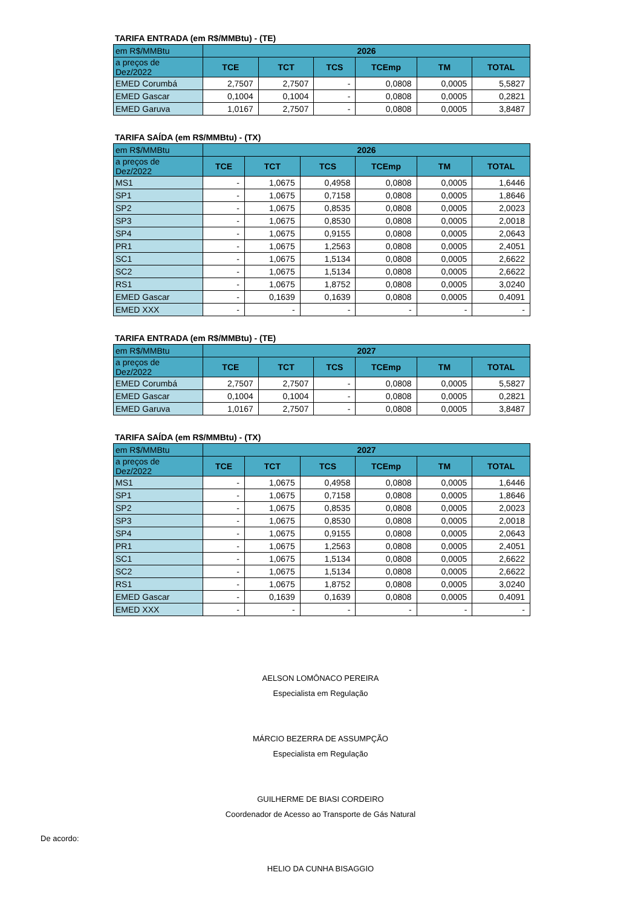TARIFA ENTRADA (em R$/MMBtu) - (TE)
| em R$/MMBtu | 2026 | | | | | |
| a preços de Dez/2022 | TCE | TCT | TCS | TCEmp | TM | TOTAL |
| EMED Corumbá | 2,7507 | 2,7507 | - | 0,0808 | 0,0005 | 5,5827 |
| EMED Gascar | 0,1004 | 0,1004 | - | 0,0808 | 0,0005 | 0,2821 |
| EMED Garuva | 1,0167 | 2,7507 | - | 0,0808 | 0,0005 | 3,8487 |
TARIFA SAÍDA (em R$/MMBtu) - (TX)
| em R$/MMBtu | 2026 | | | | | |
| a preços de Dez/2022 | TCE | TCT | TCS | TCEmp | TM | TOTAL |
| MS1 | - | 1,0675 | 0,4958 | 0,0808 | 0,0005 | 1,6446 |
| SP1 | - | 1,0675 | 0,7158 | 0,0808 | 0,0005 | 1,8646 |
| SP2 | - | 1,0675 | 0,8535 | 0,0808 | 0,0005 | 2,0023 |
| SP3 | - | 1,0675 | 0,8530 | 0,0808 | 0,0005 | 2,0018 |
| SP4 | - | 1,0675 | 0,9155 | 0,0808 | 0,0005 | 2,0643 |
| PR1 | - | 1,0675 | 1,2563 | 0,0808 | 0,0005 | 2,4051 |
| SC1 | - | 1,0675 | 1,5134 | 0,0808 | 0,0005 | 2,6622 |
| SC2 | - | 1,0675 | 1,5134 | 0,0808 | 0,0005 | 2,6622 |
| RS1 | - | 1,0675 | 1,8752 | 0,0808 | 0,0005 | 3,0240 |
| EMED Gascar | - | 0,1639 | 0,1639 | 0,0808 | 0,0005 | 0,4091 |
| EMED XXX | - | - | - | - | - | - |
TARIFA ENTRADA (em R$/MMBtu) - (TE)
| em R$/MMBtu | 2027 | | | | | |
| a preços de Dez/2022 | TCE | TCT | TCS | TCEmp | TM | TOTAL |
| EMED Corumbá | 2,7507 | 2,7507 | - | 0,0808 | 0,0005 | 5,5827 |
| EMED Gascar | 0,1004 | 0,1004 | - | 0,0808 | 0,0005 | 0,2821 |
| EMED Garuva | 1,0167 | 2,7507 | - | 0,0808 | 0,0005 | 3,8487 |
TARIFA SAÍDA (em R$/MMBtu) - (TX)
| em R$/MMBtu | 2027 | | | | | |
| a preços de Dez/2022 | TCE | TCT | TCS | TCEmp | TM | TOTAL |
| MS1 | - | 1,0675 | 0,4958 | 0,0808 | 0,0005 | 1,6446 |
| SP1 | - | 1,0675 | 0,7158 | 0,0808 | 0,0005 | 1,8646 |
| SP2 | - | 1,0675 | 0,8535 | 0,0808 | 0,0005 | 2,0023 |
| SP3 | - | 1,0675 | 0,8530 | 0,0808 | 0,0005 | 2,0018 |
| SP4 | - | 1,0675 | 0,9155 | 0,0808 | 0,0005 | 2,0643 |
| PR1 | - | 1,0675 | 1,2563 | 0,0808 | 0,0005 | 2,4051 |
| SC1 | - | 1,0675 | 1,5134 | 0,0808 | 0,0005 | 2,6622 |
| SC2 | - | 1,0675 | 1,5134 | 0,0808 | 0,0005 | 2,6622 |
| RS1 | - | 1,0675 | 1,8752 | 0,0808 | 0,0005 | 3,0240 |
| EMED Gascar | - | 0,1639 | 0,1639 | 0,0808 | 0,0005 | 0,4091 |
| EMED XXX | - | - | - | - | - | - |
AELSON LOMÔNACO PEREIRA
Especialista em Regulação
MÁRCIO BEZERRA DE ASSUMPÇÃO
Especialista em Regulação
GUILHERME DE BIASI CORDEIRO
Coordenador de Acesso ao Transporte de Gás Natural
De acordo:
HELIO DA CUNHA BISAGGIO